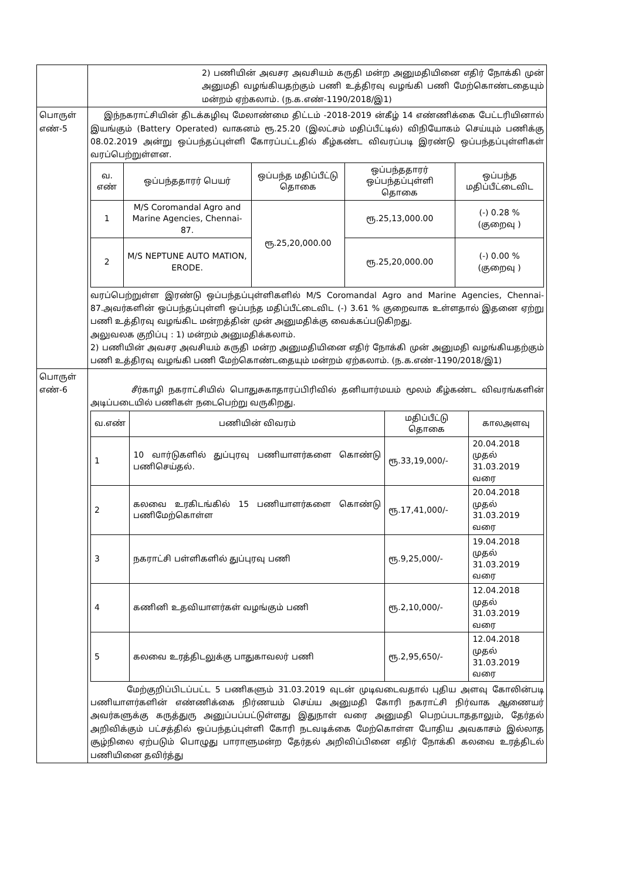| | 2) பணியின் அவசர அவசியம் கருதி மன்ற அனுமதியினை எதிர் நோக்கி முன் அனுமதி வழங்கியதற்கும் பணி உத்திரவு வழங்கி பணி மேற்கொண்டதையும் மன்றம் ஏற்கலாம். (ந.க.எண்-1190/2018/இ1) |
| பொருள் எண்-5 | இந்நகராட்சியின் திடக்கழிவு மேலாண்மை திட்டம் -2018-2019 ன்கீழ் 14 எண்ணிக்கை பேட்டரியினால் இயங்கும் (Battery Operated) வாகனம் ரூ.25.20 (இலட்சம் மதிப்பீட்டில்) விநியோகம் செய்யும் பணிக்கு 08.02.2019 அன்று ஒப்பந்தப்புள்ளி கோரப்பட்டதில் கீழ்கண்ட விவரப்படி இரண்டு ஒப்பந்தப்புள்ளிகள் வரப்பெற்றுள்ளன. / வ. எண் / ஒப்பந்ததாரர் பெயர் / ஒப்பந்த மதிப்பீட்டு தொகை / ஒப்பந்ததாரர் ஒப்பந்தப்புள்ளி தொகை / ஒப்பந்த மதிப்பீட்டைவிட / / --- / --- / --- / --- / --- / / 1 / M/S Coromandal Agro and Marine Agencies, Chennai-87. / ரூ.25,20,000.00 / ரூ.25,13,000.00 / (-) 0.28 % (குறைவு ) / / 2 / M/S NEPTUNE AUTO MATION, ERODE. / / ரூ.25,20,000.00 / (-) 0.00 % (குறைவு ) / வரப்பெற்றுள்ள இரண்டு ஒப்பந்தப்புள்ளிகளில் M/S Coromandal Agro and Marine Agencies, Chennai-87.அவர்களின் ஒப்பந்தப்புள்ளி ஒப்பந்த மதிப்பீட்டைவிட (-) 3.61 % குறைவாக உள்ளதால் இதனை ஏற்று பணி உத்திரவு வழங்கிட மன்றத்தின் முன் அனுமதிக்கு வைக்கப்படுகிறது. அலுவலக குறிப்பு : 1) மன்றம் அனுமதிக்கலாம். 2) பணியின் அவசர அவசியம் கருதி மன்ற அனுமதியினை எதிர் நோக்கி முன் அனுமதி வழங்கியதற்கும் பணி உத்திரவு வழங்கி பணி மேற்கொண்டதையும் மன்றம் ஏற்கலாம். (ந.க.எண்-1190/2018/இ1) |
| பொருள் எண்-6 | சீர்காழி நகராட்சியில் பொதுசுகாதாரப்பிரிவில் தனியார்மயம் மூலம் கீழ்கண்ட விவரங்களின் அடிப்படையில் பணிகள் நடைபெற்று வருகிறது. / வ.எண் / பணியின் விவரம் / மதிப்பீட்டு தொகை / காலஅளவு / / --- / --- / --- / --- / / 1 / 10 வார்டுகளில் துப்புரவு பணியாளர்களை கொண்டு பணிசெய்தல். / ரூ.33,19,000/- / 20.04.2018 முதல் 31.03.2019 வரை / / 2 / கலவை உரகிடங்கில் 15 பணியாளர்களை கொண்டு பணிமேற்கொள்ள / ரூ.17,41,000/- / 20.04.2018 முதல் 31.03.2019 வரை / / 3 / நகராட்சி பள்ளிகளில் துப்புரவு பணி / ரூ.9,25,000/- / 19.04.2018 முதல் 31.03.2019 வரை / / 4 / கணினி உதவியாளர்கள் வழங்கும் பணி / ரூ.2,10,000/- / 12.04.2018 முதல் 31.03.2019 வரை / / 5 / கலவை உரத்திடலுக்கு பாதுகாவலர் பணி / ரூ.2,95,650/- / 12.04.2018 முதல் 31.03.2019 வரை / மேற்குறிப்பிடப்பட்ட 5 பணிகளும் 31.03.2019 வுடன் முடிவடைவதால் புதிய அளவு கோலின்படி பணியாளர்களின் எண்ணிக்கை நிர்ணயம் செய்ய அனுமதி கோரி நகராட்சி நிர்வாக ஆணையர் அவர்களுக்கு கருத்துரு அனுப்பப்பட்டுள்ளது இதுநாள் வரை அனுமதி பெறப்படாததாலும், தேர்தல் அறிவிக்கும் பட்சத்தில் ஒப்பந்தப்புள்ளி கோரி நடவடிக்கை மேற்கொள்ள போதிய அவகாசம் இல்லாத சூழ்நிலை ஏற்படும் பொழுது பாராளுமன்ற தேர்தல் அறிவிப்பினை எதிர் நோக்கி கலவை உரத்திடல் பணியினை தவிர்த்து |